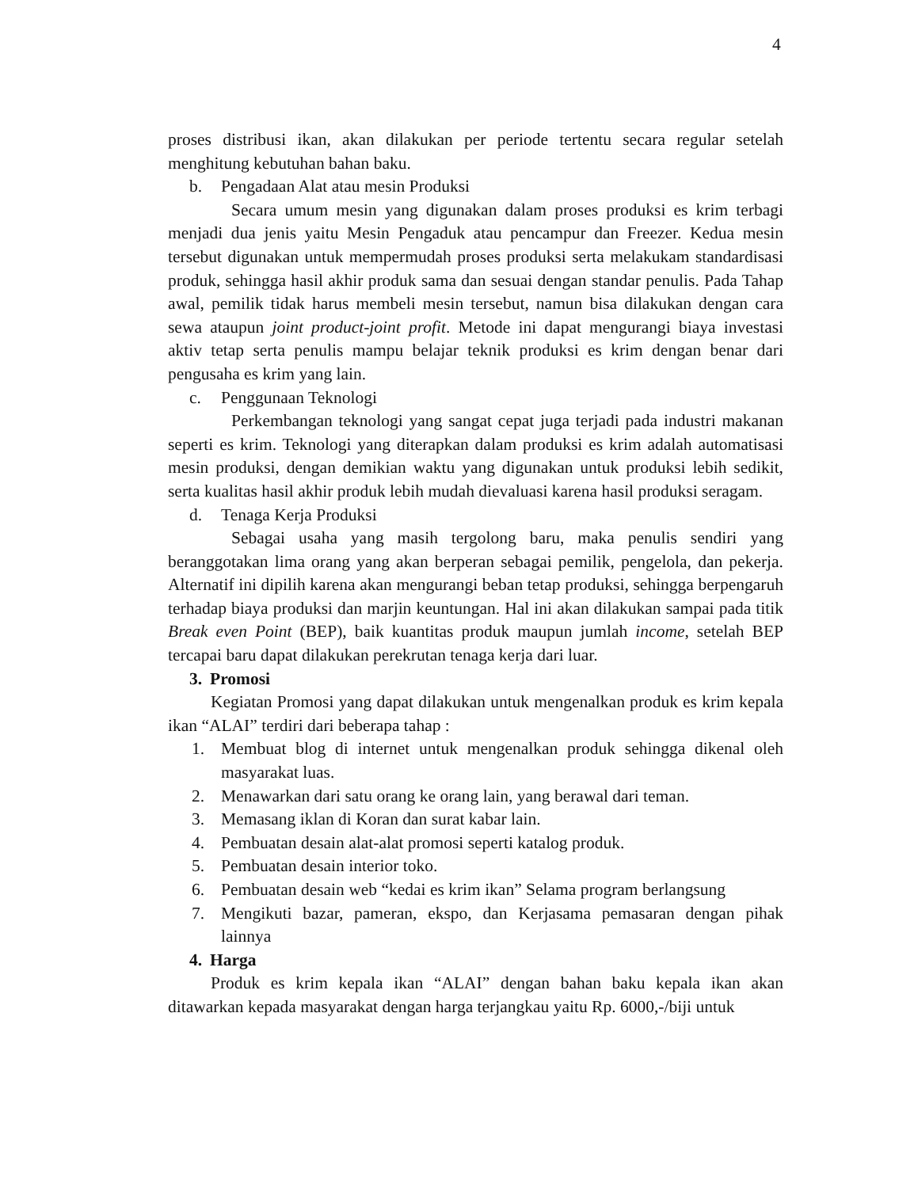4
proses distribusi ikan, akan dilakukan per periode tertentu secara regular setelah menghitung kebutuhan bahan baku.
b. Pengadaan Alat atau mesin Produksi
Secara umum mesin yang digunakan dalam proses produksi es krim terbagi menjadi dua jenis yaitu Mesin Pengaduk atau pencampur dan Freezer. Kedua mesin tersebut digunakan untuk mempermudah proses produksi serta melakukam standardisasi produk, sehingga hasil akhir produk sama dan sesuai dengan standar penulis. Pada Tahap awal, pemilik tidak harus membeli mesin tersebut, namun bisa dilakukan dengan cara sewa ataupun joint product-joint profit. Metode ini dapat mengurangi biaya investasi aktiv tetap serta penulis mampu belajar teknik produksi es krim dengan benar dari pengusaha es krim yang lain.
c. Penggunaan Teknologi
Perkembangan teknologi yang sangat cepat juga terjadi pada industri makanan seperti es krim. Teknologi yang diterapkan dalam produksi es krim adalah automatisasi mesin produksi, dengan demikian waktu yang digunakan untuk produksi lebih sedikit, serta kualitas hasil akhir produk lebih mudah dievaluasi karena hasil produksi seragam.
d. Tenaga Kerja Produksi
Sebagai usaha yang masih tergolong baru, maka penulis sendiri yang beranggotakan lima orang yang akan berperan sebagai pemilik, pengelola, dan pekerja. Alternatif ini dipilih karena akan mengurangi beban tetap produksi, sehingga berpengaruh terhadap biaya produksi dan marjin keuntungan. Hal ini akan dilakukan sampai pada titik Break even Point (BEP), baik kuantitas produk maupun jumlah income, setelah BEP tercapai baru dapat dilakukan perekrutan tenaga kerja dari luar.
3. Promosi
Kegiatan Promosi yang dapat dilakukan untuk mengenalkan produk es krim kepala ikan “ALAI” terdiri dari beberapa tahap :
1. Membuat blog di internet untuk mengenalkan produk sehingga dikenal oleh masyarakat luas.
2. Menawarkan dari satu orang ke orang lain, yang berawal dari teman.
3. Memasang iklan di Koran dan surat kabar lain.
4. Pembuatan desain alat-alat promosi seperti katalog produk.
5. Pembuatan desain interior toko.
6. Pembuatan desain web “kedai es krim ikan” Selama program berlangsung
7. Mengikuti bazar, pameran, ekspo, dan Kerjasama pemasaran dengan pihak lainnya
4. Harga
Produk es krim kepala ikan “ALAI” dengan bahan baku kepala ikan akan ditawarkan kepada masyarakat dengan harga terjangkau yaitu Rp. 6000,-/biji untuk